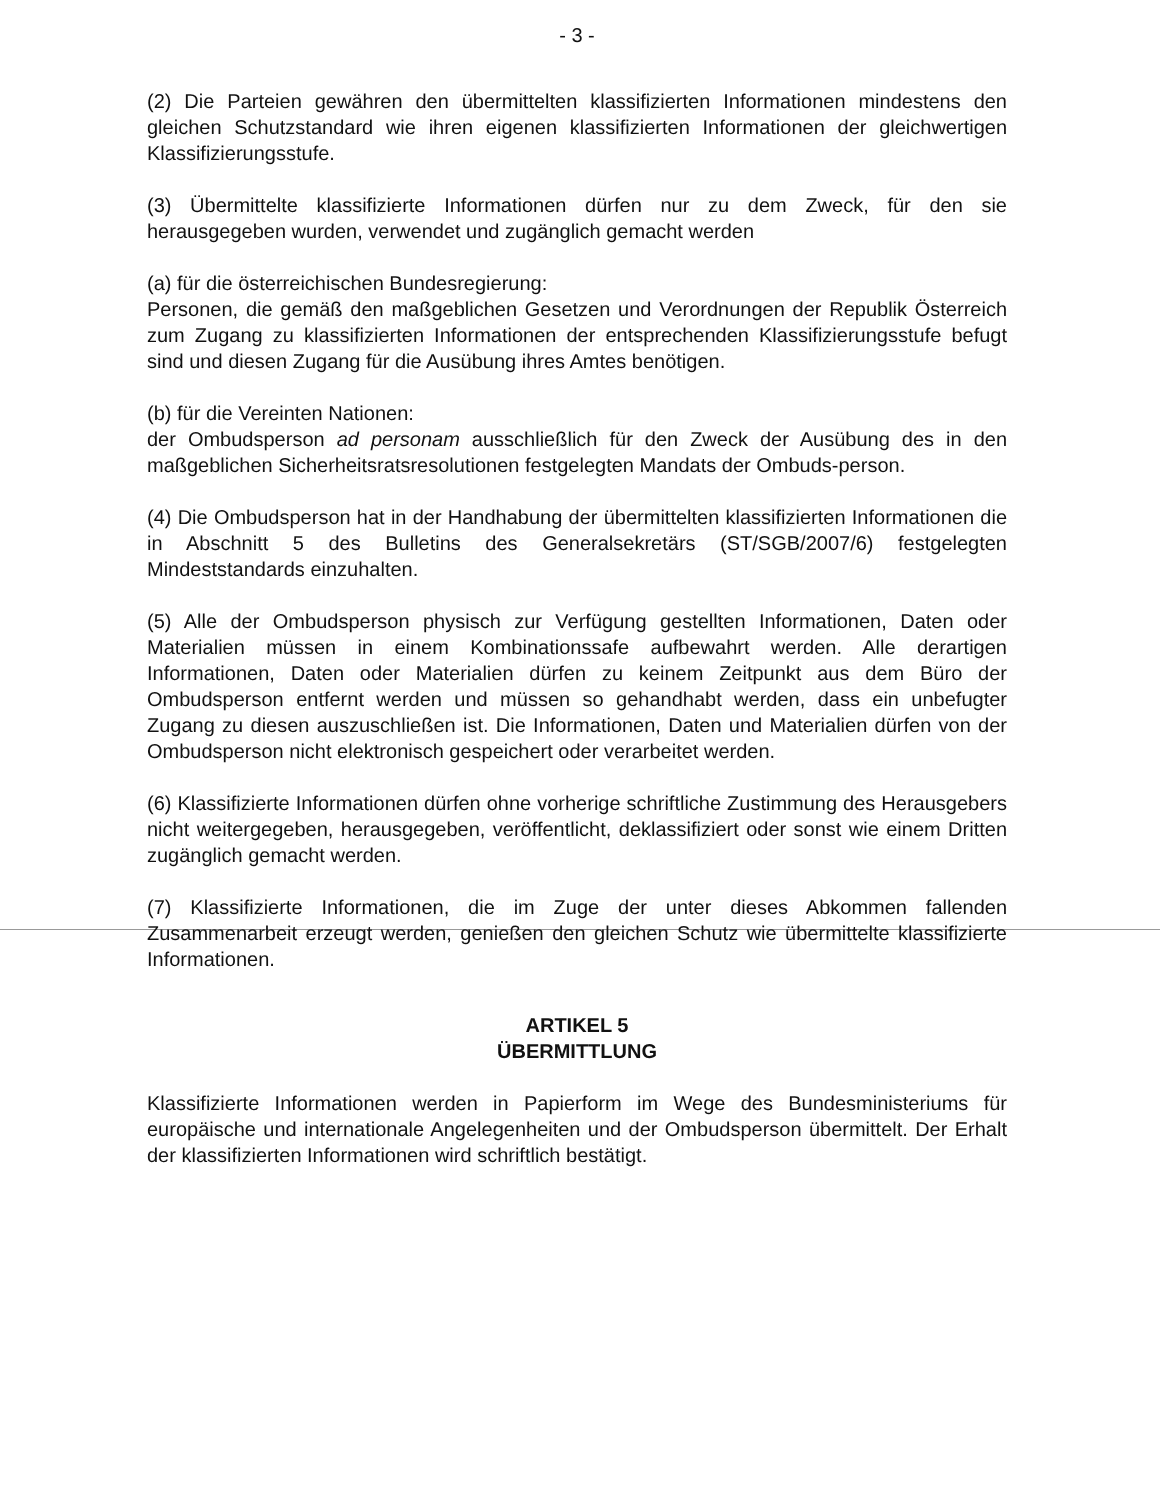- 3 -
(2) Die Parteien gewähren den übermittelten klassifizierten Informationen mindestens den gleichen Schutzstandard wie ihren eigenen klassifizierten Informationen der gleichwertigen Klassifizierungsstufe.
(3) Übermittelte klassifizierte Informationen dürfen nur zu dem Zweck, für den sie herausgegeben wurden, verwendet und zugänglich gemacht werden
(a) für die österreichischen Bundesregierung:
Personen, die gemäß den maßgeblichen Gesetzen und Verordnungen der Republik Österreich zum Zugang zu klassifizierten Informationen der entsprechenden Klassifizierungsstufe befugt sind und diesen Zugang für die Ausübung ihres Amtes benötigen.
(b) für die Vereinten Nationen:
der Ombudsperson ad personam ausschließlich für den Zweck der Ausübung des in den maßgeblichen Sicherheitsratsresolutionen festgelegten Mandats der Ombuds-person.
(4) Die Ombudsperson hat in der Handhabung der übermittelten klassifizierten Informationen die in Abschnitt 5 des Bulletins des Generalsekretärs (ST/SGB/2007/6) festgelegten Mindeststandards einzuhalten.
(5) Alle der Ombudsperson physisch zur Verfügung gestellten Informationen, Daten oder Materialien müssen in einem Kombinationssafe aufbewahrt werden. Alle derartigen Informationen, Daten oder Materialien dürfen zu keinem Zeitpunkt aus dem Büro der Ombudsperson entfernt werden und müssen so gehandhabt werden, dass ein unbefugter Zugang zu diesen auszuschließen ist. Die Informationen, Daten und Materialien dürfen von der Ombudsperson nicht elektronisch gespeichert oder verarbeitet werden.
(6) Klassifizierte Informationen dürfen ohne vorherige schriftliche Zustimmung des Herausgebers nicht weitergegeben, herausgegeben, veröffentlicht, deklassifiziert oder sonst wie einem Dritten zugänglich gemacht werden.
(7) Klassifizierte Informationen, die im Zuge der unter dieses Abkommen fallenden Zusammenarbeit erzeugt werden, genießen den gleichen Schutz wie übermittelte klassifizierte Informationen.
ARTIKEL 5
ÜBERMITTLUNG
Klassifizierte Informationen werden in Papierform im Wege des Bundesministeriums für europäische und internationale Angelegenheiten und der Ombudsperson übermittelt. Der Erhalt der klassifizierten Informationen wird schriftlich bestätigt.